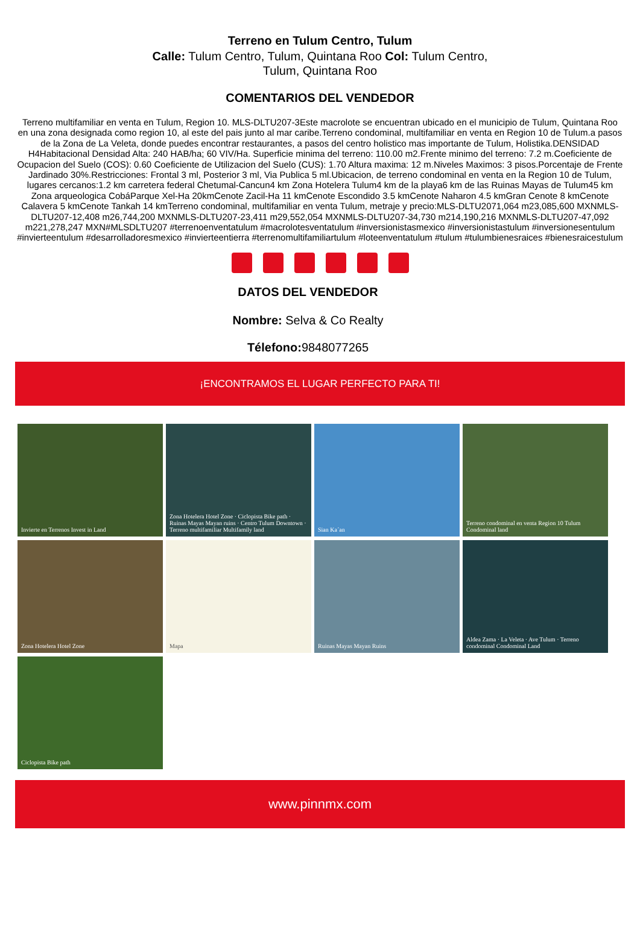Terreno en Tulum Centro, Tulum
Calle: Tulum Centro, Tulum, Quintana Roo Col: Tulum Centro, Tulum, Quintana Roo
COMENTARIOS DEL VENDEDOR
Terreno multifamiliar en venta en Tulum, Region 10. MLS-DLTU207-3Este macrolote se encuentran ubicado en el municipio de Tulum, Quintana Roo en una zona designada como region 10, al este del pais junto al mar caribe.Terreno condominal, multifamiliar en venta en Region 10 de Tulum.a pasos de la Zona de La Veleta, donde puedes encontrar restaurantes, a pasos del centro holistico mas importante de Tulum, Holistika.DENSIDAD H4Habitacional Densidad Alta: 240 HAB/ha; 60 VIV/Ha. Superficie minima del terreno: 110.00 m2.Frente minimo del terreno: 7.2 m.Coeficiente de Ocupacion del Suelo (COS): 0.60 Coeficiente de Utilizacion del Suelo (CUS): 1.70 Altura maxima: 12 m.Niveles Maximos: 3 pisos.Porcentaje de Frente Jardinado 30%.Restricciones: Frontal 3 ml, Posterior 3 ml, Via Publica 5 ml.Ubicacion, de terreno condominal en venta en la Region 10 de Tulum, lugares cercanos:1.2 km carretera federal Chetumal-Cancun4 km Zona Hotelera Tulum4 km de la playa6 km de las Ruinas Mayas de Tulum45 km Zona arqueologica CobáParque Xel-Ha 20kmCenote Zacil-Ha 11 kmCenote Escondido 3.5 kmCenote Naharon 4.5 kmGran Cenote 8 kmCenote Calavera 5 kmCenote Tankah 14 kmTerreno condominal, multifamiliar en venta Tulum, metraje y precio:MLS-DLTU2071,064 m23,085,600 MXNMLS-DLTU207-12,408 m26,744,200 MXNMLS-DLTU207-23,411 m29,552,054 MXNMLS-DLTU207-34,730 m214,190,216 MXNMLS-DLTU207-47,092 m221,278,247 MXN#MLSDLTU207 #terrenoenventatulum #macrolotesventatulum #inversionistasmexico #inversionistastulum #inversionesentulum #invierteentulum #desarrolladoresmexico #invierteentierra #terrenomultifamiliartulum #loteenventatulum #tulum #tulumbienesraices #bienesraicestulum
DATOS DEL VENDEDOR
Nombre: Selva & Co Realty
Télefono: 9848077265
¡ENCONTRAMOS EL LUGAR PERFECTO PARA TI!
Invierte en Terrenos Invest in Land
Zona Hotelera Hotel Zone · Ciclopista Bike path · Ruinas Mayas Mayan ruins · Centro Tulum Downtown · Terreno multifamiliar Multifamily land
Sian Ka´an
Terreno condominal en venta Region 10 Tulum Condominal land
Zona Hotelera Hotel Zone
Mapa
Ruinas Mayas Mayan Ruins
Aldea Zama · La Veleta · Ave Tulum · Terreno condominal Condominal Land
Ciclopista Bike path
www.pinnmx.com